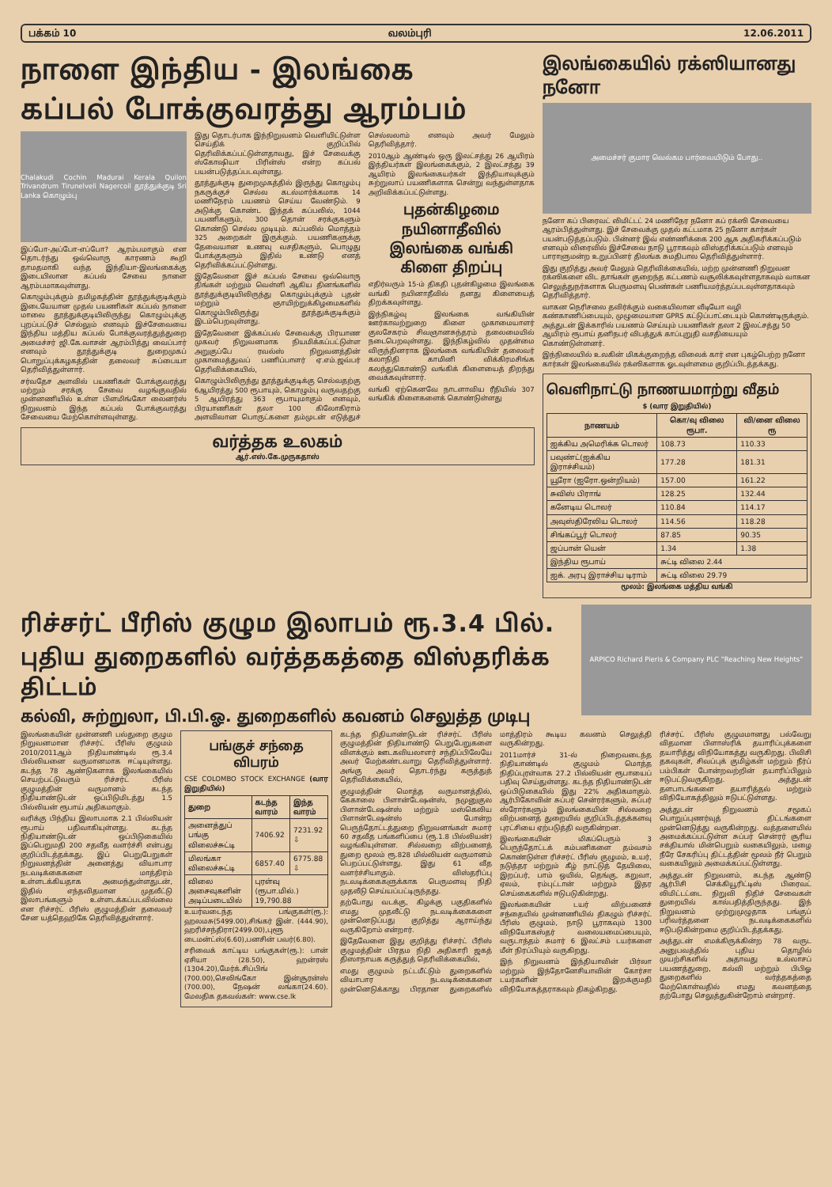பக்கம் 10 வலம்புரி 12.06.2011
நாளை இந்திய - இலங்கை
கப்பல் போக்குவரத்து ஆரம்பம்
Chalakudi Cochin Madurai Kerala Quilon Trivandrum Tirunelveli Nagercoil தூத்துக்குடி Sri Lanka கொழும்பு
இப்போ-அப்போ-எப்போ? ஆரம்பமாகும் என தொடர்ந்து ஒவ்வொரு காரணம் கூறி தாமதமாகி வந்த இந்தியா-இலங்கைக்கு இடையிலான கப்பல் சேவை நாளை ஆரம்பமாகவுள்ளது.
கொழும்புக்கும் தமிழகத்தின் தூத்துக்குடிக்கும் இடையேயான முதல் பயணிகள் கப்பல் நாளை மாலை தூத்துக்குடியிலிருந்து கொழும்புக்கு புறப்பட்டுச் செல்லும் எனவும் இச்சேவையை இந்திய மத்திய கப்பல் போக்குவரத்துத்துறை அமைச்சர் ஜி.கே.வாசன் ஆரம்பித்து வைப்பார் எனவும் தூத்துக்குடி துறைமுகப் பொறுப்புக்கழகத்தின் தலைவர் சுப்பையா தெரிவித்துள்ளார்.
சர்வதேச அளவில் பயணிகள் போக்குவரத்து மற்றும் சரக்கு சேவை வழங்குவதில் முன்னணியில் உள்ள பிளமிங்கோ லைனர்ஸ் நிறுவனம் இந்த கப்பல் போக்குவரத்து சேவையை மேற்கொள்ளவுள்ளது.
இது தொடர்பாக இந்நிறுவனம் வெளியிட்டுள்ள செய்திக் குறிப்பில் தெரிவிக்கப்பட்டுள்ளதாவது, இச் சேவைக்கு ஸ்கோஷியா பிரின்ஸ் என்ற கப்பல் பயன்படுத்தப்படவுள்ளது.
தூத்துக்குடி துறைமுகத்தில் இருந்து கொழும்பு நகருக்குச் செல்ல கடல்மார்க்கமாக 14 மணிநேரம் பயணம் செய்ய வேண்டும். 9 அடுக்கு கொண்ட இந்தக் கப்பலில், 1044 பயணிகளும், 300 தொன் சரக்குகளும் கொண்டு செல்ல முடியும். கப்பலில் மொத்தம் 325 அறைகள் இருக்கும். பயணிகளுக்கு தேவையான உணவு வசதிகளும், பொழுது போக்குகளும் இதில் உண்டு எனத் தெரிவிக்கப்பட்டுள்ளது.
இதேவேளை இச் கப்பல் சேவை ஒவ்வொரு திங்கள் மற்றும் வெள்ளி ஆகிய தினங்களில் தூத்துக்குடியிலிருந்து கொழும்புக்கும் புதன் மற்றும் ஞாயிற்றுக்கிழமைகளில் கொழும்பிலிருந்து தூத்துக்குடிக்கும் இடம்பெறவுள்ளது.
இதேவேளை இக்கப்பல் சேவைக்கு பிரயாண முகவர் நிறுவனமாக நியமிக்கப்பட்டுள்ள அறுகுப்பே ரவல்ஸ் நிறுவனத்தின் முகாமைத்துவப் பணிப்பாளர் ஏ.எம்.ஜவ்பர் தெரிவிக்கையில்,
கொழும்பிலிருந்து தூத்துக்குடிக்கு செல்வதற்கு 6ஆயிரத்து 500 ரூபாயும், கொழும்பு வருவதற்கு 5 ஆயிரத்து 363 ரூபாயுமாகும் எனவும், பிரயாணிகள் தலா 100 கிலோகிராம் அளவிலான பொருட்களை தம்முடன் எடுத்துச் செல்லலாம் எனவும் அவர் மேலும் தெரிவித்தார்.
2010ஆம் ஆண்டில் ஒரு இலட்சத்து 26 ஆயிரம் இந்தியர்கள் இலங்கைக்கும், 2 இலட்சத்து 39 ஆயிரம் இலங்கையர்கள் இந்தியாவுக்கும் சுற்றுலாப் பயணிகளாக சென்று வந்துள்ளதாக அறிவிக்கப்பட்டுள்ளது.
புதன்கிழமை நயினாதீவில் இலங்கை வங்கி கிளை திறப்பு
எதிர்வரும் 15-ம் திகதி புதன்கிழமை இலங்கை வங்கி நயினாதீவில் தனது கிளையைத் திறக்கவுள்ளது.
இந்நிகழ்வு இலங்கை வங்கியின் ஊர்காவற்றுறை கிளை முகாமையாளர் குலசேகரம் சிவஞானசுந்தரம் தலைமையில் நடைபெறவுள்ளது. இந்நிகழ்வில் முதன்மை விருந்தினராக இலங்கை வங்கியின் தலைவர் கலாநிதி காமினி விக்கிரமசிங்க கலந்துகொண்டு வங்கிக் கிளையைத் திறந்து வைக்கவுள்ளார்.
வங்கி ஏற்கெனவே நாடளாவிய ரீதியில் 307 வங்கிக் கிளைகளைக் கொண்டுள்ளது
வர்த்தக உலகம்
ஆர்.எஸ்.கே.முருகதாஸ்
இலங்கையில் ரக்ஸியானது நனோ
அமைச்சர் குமார வெல்கம பார்வையிடும் போது..
நனோ கப் பிரைவட் லிமிட்டட் 24 மணிநேர நனோ கப் ரக்ஸி சேவையை ஆரம்பித்துள்ளது. இச் சேவைக்கு முதல் கட்டமாக 25 நனோ கார்கள் பயன்படுத்தப்படும். பின்னர் இவ் எண்ணிக்கை 200 ஆக அதிகரிக்கப்படும் எனவும் விரைவில் இச்சேவை நாடு பூராகவும் விஸ்தரிக்கப்படும் எனவும் பாராளுமன்ற உறுப்பினர் திலங்க சுமதிபால தெரிவித்துள்ளார்.
இது குறித்து அவர் மேலும் தெரிவிக்கையில், மற்ற முன்னணி நிறுவன ரக்ஸிகளை விட தாங்கள் குறைந்த கட்டணம் வசூலிக்கவுள்ளதாகவும் வாகன செலுத்துநர்களாக பெருமளவு பெண்கள் பணியமர்த்தப்படவுள்ளதாகவும் தெரிவித்தார்.
வாகன நெரிசலை தவிர்க்கும் வகையிலான வீடியோ வழி கண்காணிப்பையும், முழுமையான GPRS கட்டுப்பாட்டையும் கொண்டிருக்கும். அத்துடன் இக்காரில் பயணம் செய்யும் பயணிகள் தலா 2 இலட்சத்து 50 ஆயிரம் ரூபாய் தனிநபர் விபத்துக் காப்புறுதி வசதியையும் கொண்டுள்ளனர்.
இந்நிலையில் உலகின் மிகக்குறைந்த விலைக் கார் என புகழ்பெற்ற நனோ கார்கள் இலங்கையில் ரக்ஸிகளாக ஓடவுள்ளமை குறிப்பிடத்தக்கது.
வெளிநாட்டு நாணயமாற்று வீதம்
$ (வார இறுதியில்)
| நாணயம் | கொ/வு விலை ரூபா. | வி/னை விலை ரூ |
| --- | --- | --- |
| ஐக்கிய அமெரிக்க டொலர் | 108.73 | 110.33 |
| பவுண்ட்(ஐக்கிய இராச்சியம்) | 177.28 | 181.31 |
| யூரோ (ஐரோ.ஒன்றியம்) | 157.00 | 161.22 |
| சுவிஸ் பிராங் | 128.25 | 132.44 |
| கனேடிய டொலர் | 110.84 | 114.17 |
| அவுஸ்திரேலிய டொலர் | 114.56 | 118.28 |
| சிங்கப்பூர் டொலர் | 87.85 | 90.35 |
| ஜப்பான் யென் | 1.34 | 1.38 |
| இந்திய ரூபாய் | சுட்டி விலை 2.44 | |
| ஐக். அரபு இராச்சிய டிராம் | சுட்டி விலை 29.79 | |
மூலம்: இலங்கை மத்திய வங்கி
ரிச்சர்ட் பீரிஸ் குழும இலாபம் ரூ.3.4 பில்.
புதிய துறைகளில் வர்த்தகத்தை விஸ்தரிக்க திட்டம்
கல்வி, சுற்றுலா, பி.பி.ஓ. துறைகளில் கவனம் செலுத்த முடிபு
ARPICO Richard Pieris & Company PLC "Reaching New Heights"
இலங்கையின் முன்னணி பல்துறை குழும நிறுவனமான ரிச்சர்ட் பீரிஸ் குழுமம் 2010/2011ஆம் நிதியாண்டில் ரூ.3.4 பில்லியனை வருமானமாக ஈட்டியுள்ளது. கடந்த 78 ஆண்டுகளாக இலங்கையில் செயற்பட்டுவரும் ரிச்சர்ட் பீரிஸ் குழுமத்தின் வருமானம் கடந்த நிதியாண்டுடன் ஒப்பிடுமிடத்து 1.5 பில்லியன் ரூபாய் அதிகமாகும்.
வரிக்கு பிந்திய இலாபமாக 2.1 பில்லியன் ரூபாய் பதிவாகியுள்ளது. கடந்த நிதியாண்டுடன் ஒப்பிடுகையில் இப்பெறுமதி 200 சதவீத வளர்ச்சி என்பது குறிப்பிடத்தக்கது. இப் பெறுபேறுகள் நிறுவனத்தின் அனைத்து வியாபார நடவடிக்கைகளை மாத்திரம் உள்ளடக்கியதாக அமைந்துள்ளதுடன், இதில் எந்தவிதமான முதலீட்டு இலாபங்களும் உள்ளடக்கப்படவில்லை என ரிச்சர்ட் பீரிஸ் குழுமத்தின் தலைவர் சேன யத்தெஹிகே தெரிவித்துள்ளார்.
பங்குச் சந்தை விபரம்
CSE COLOMBO STOCK EXCHANGE (வார இறுதியில்)
| துறை | கடந்த வாரம் | இந்த வாரம் |
| --- | --- | --- |
| அனைத்துப் பங்கு விலைச்சுட்டி | 7406.92 | 7231.92 ⇩ |
| மிலங்கா விலைச்சுட்டி | 6857.40 | 6775.88 ⇩ |
| விலை அசைவுகளின் அடிப்படையில் | புரள்வு (ரூபா.மில்.) 19,790.88 | |
உயர்வடைந்த பங்குகள்(ரூ.): ஹலமசு(5499.00),சிங்கர் இன். (444.90), ஹரிச்சந்திரா(2499.00),புளூ டைமன்ட்ஸ்(6.60),பனசின் பவர்(6.80).
சரிவைக் காட்டிய பங்குகள்(ரூ.): பான் ஏசியா (28.50), ஹன்ரஸ் (1304.20),மேர்க்.சிப்பிங் (700.00),செலிங்கோ இன்சூரன்ஸ் (700.00), நேஷன் லங்கா(24.60). மேலதிக தகவல்கள்: www.cse.lk
கடந்த நிதியாண்டுடன் ரிச்சர்ட் பீரிஸ் குழுமத்தின் நிதியாண்டு பெறுபேறுகளை விளக்கும் ஊடகவியலாளர் சந்திப்பிலேயே அவர் மேற்கண்டவாறு தெரிவித்துள்ளார். அங்கு அவர் தொடர்ந்து கருத்துத் தெரிவிக்கையில்,
குழுமத்தின் மொத்த வருமானத்தில், கேகாலை பிளான்டேஷன்ஸ், நமுனுகுல பிளான்டேஷன்ஸ் மற்றும் மஸ்கெலிய பிளான்டேஷன்ஸ் போன்ற பெருந்தோட்டத்துறை நிறுவனங்கள் சுமார் 60 சதவீத பங்களிப்பை (ரூ.1.8 பில்லியன்) வழங்கியுள்ளன. சில்லறை விற்பனைத் துறை மூலம் ரூ.828 மில்லியன் வருமானம் பெறப்பட்டுள்ளது. இது 61 வீத வளர்ச்சியாகும். விஸ்தரிப்பு நடவடிக்கைகளுக்காக பெருமளவு நிதி முதலீடு செய்யப்பட்டிருந்தது.
தற்போது வடக்கு, கிழக்கு பகுதிகளில் எமது முதலீட்டு நடவடிக்கைகளை முன்னெடுப்பது குறித்து ஆராய்ந்து வருகிறோம் என்றார்.
இதேவேளை இது குறித்து ரிச்சர்ட் பீரிஸ் குழுமத்தின் பிரதம நிதி அதிகாரி ஜகத் திஸாநாயக கருத்துத் தெரிவிக்கையில்,
எமது குழுமம் நட்டமீட்டும் துறைகளில் வியாபார நடவடிக்கைகளை முன்னெடுக்காது பிரதான துறைகளில் மாத்திரம் கூடிய கவனம் செலுத்தி வருகின்றது.
2011மார்ச் 31-ல் நிறைவடைந்த நிதியாண்டில் குழுமம் மொத்த நிதிப்புரள்வாக 27.2 பில்லியன் ரூபாயைப் பதிவு செய்துள்ளது. கடந்த நிதியாண்டுடன் ஒப்பிடுகையில் இது 22% அதிகமாகும். ஆர்பிகோவின் சுப்பர் சென்ரர்களும், சுப்பர் ஸ்ரோர்களும் இலங்கையின் சில்லறை விற்பனைத் துறையில் குறிப்பிடத்தக்களவு புரட்சியை ஏற்படுத்தி வருகின்றன.
இலங்கையின் மிகப்பெரும் 3 பெருந்தோட்டக் கம்பனிகளை தம்வசம் கொண்டுள்ள ரிச்சர்ட் பீரிஸ் குழுமம், உயர், நடுத்தர மற்றும் கீழ் நாட்டுத் தேயிலை, இறப்பர், பாம் ஒயில், தெங்கு, கறுவா, ஏலம், ரம்புட்டான் மற்றும் இதர செய்கைகளில் ஈடுபடுகின்றது.
இலங்கையின் டயர் விற்பனைச் சந்தையில் முன்னணியில் திகழும் ரிச்சர்ட் பீரிஸ் குழுமம், நாடு பூராகவும் 1300 விநியோகஸ்தர் வலையமைப்பையும், வருடாந்தம் சுமார் 6 இலட்சம் டயர்களை மீள் நிரப்பியும் வருகிறது.
இந் நிறுவனம் இந்தியாவின் பிர்லா மற்றும் இந்தோனேசியாவின் கோர்சா டயர்களின் இறக்குமதி விநியோகத்தராகவும் திகழ்கிறது.
ரிச்சர்ட் பீரிஸ் குழுமமானது பல்வேறு விதமான பிளாஸ்ரிக் தயாரிப்புக்களை தயாரித்து விநியோகத்து வருகிறது. பிவிசி தகவுகள், சிவப்புக் குமிழ்கள் மற்றும் நீர்ப் பம்பிகள் போன்றவற்றின் தயாரிப்பிலும் ஈடுபட்டுவருகிறது. அத்துடன் தளபாடங்களை தயாரித்தல் மற்றும் விநியோகத்திலும் ஈடுபட்டுள்ளது.
அத்துடன் நிறுவனம் சமூகப் பொறுப்புணர்வுத் திட்டங்களை முன்னெடுத்து வருகின்றது. வத்தளையில் அமைக்கப்பட்டுள்ள சுப்பர் சென்ரர் சூரிய சக்தியால் மின்பெறும் வகையிலும், மழை நீரே சேகரிப்பு திட்டத்தின் மூலம் நீர் பெறும் வகையிலும் அமைக்கப்பட்டுள்ளது.
அத்துடன் நிறுவனம், கடந்த ஆண்டு ஆர்பிசி செக்கியூரிட்டிஸ் பிரைவட் லிமிட்டட்டை நிறுவி நிதிச் சேவைகள் துறையில் கால்பதித்திருந்தது. இந் நிறுவனம் முற்றுமுழுதாக பங்குப் பரிவர்த்தனை நடவடிக்கைகளில் ஈடுபடுகின்றமை குறிப்பிடத்தக்கது.
அத்துடன் எமக்கிருக்கின்ற 78 வருட அனுபவத்தில் புதிய தொழில் முயற்சிகளில் அதாவது உல்லாசப் பயணத்துறை, கல்வி மற்றும் பிபிஓ துறைகளில் வர்த்தகத்தை மேற்கொள்வதில் எமது கவனத்தை தற்போது செலுத்துகின்றோம் என்றார்.